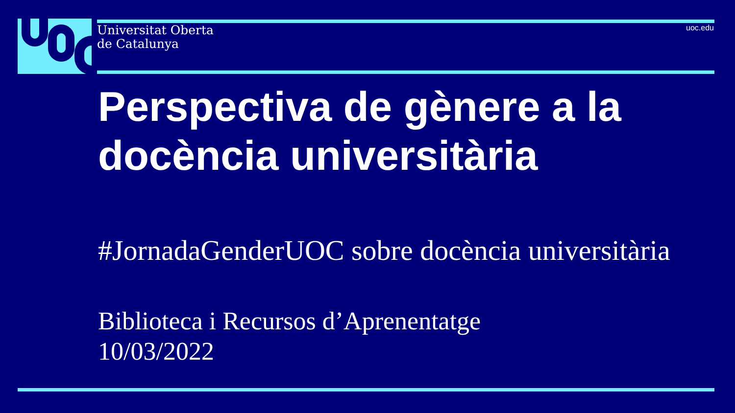Universitat Oberta
de Catalunya
uoc.edu
Perspectiva de gènere a la docència universitària
#JornadaGenderUOC sobre docència universitària
Biblioteca i Recursos d’Aprenentatge
10/03/2022